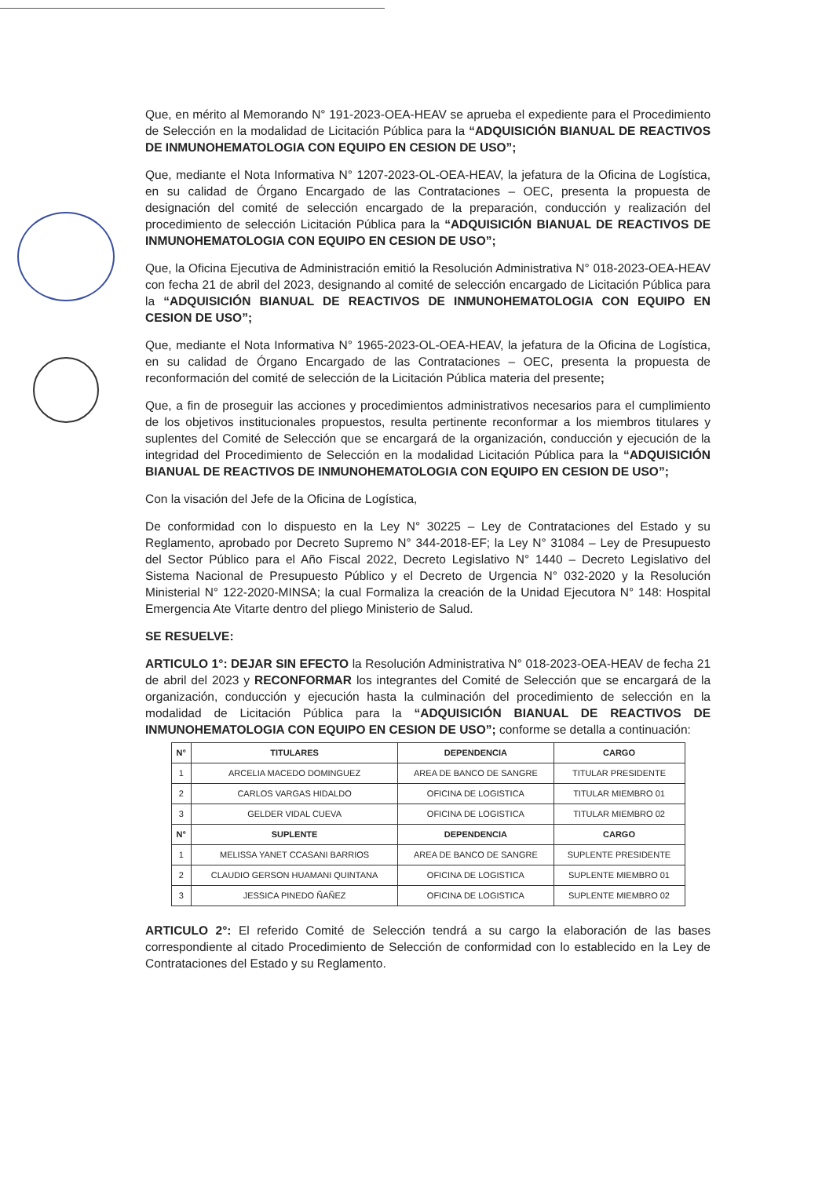Que, en mérito al Memorando N° 191-2023-OEA-HEAV se aprueba el expediente para el Procedimiento de Selección en la modalidad de Licitación Pública para la “ADQUISICIÓN BIANUAL DE REACTIVOS DE INMUNOHEMATOLOGIA CON EQUIPO EN CESION DE USO”;
Que, mediante el Nota Informativa N° 1207-2023-OL-OEA-HEAV, la jefatura de la Oficina de Logística, en su calidad de Órgano Encargado de las Contrataciones – OEC, presenta la propuesta de designación del comité de selección encargado de la preparación, conducción y realización del procedimiento de selección Licitación Pública para la “ADQUISICIÓN BIANUAL DE REACTIVOS DE INMUNOHEMATOLOGIA CON EQUIPO EN CESION DE USO”;
Que, la Oficina Ejecutiva de Administración emitió la Resolución Administrativa N° 018-2023-OEA-HEAV con fecha 21 de abril del 2023, designando al comité de selección encargado de Licitación Pública para la “ADQUISICIÓN BIANUAL DE REACTIVOS DE INMUNOHEMATOLOGIA CON EQUIPO EN CESION DE USO”;
Que, mediante el Nota Informativa N° 1965-2023-OL-OEA-HEAV, la jefatura de la Oficina de Logística, en su calidad de Órgano Encargado de las Contrataciones – OEC, presenta la propuesta de reconformación del comité de selección de la Licitación Pública materia del presente;
Que, a fin de proseguir las acciones y procedimientos administrativos necesarios para el cumplimiento de los objetivos institucionales propuestos, resulta pertinente reconformar a los miembros titulares y suplentes del Comité de Selección que se encargará de la organización, conducción y ejecución de la integridad del Procedimiento de Selección en la modalidad Licitación Pública para la “ADQUISICIÓN BIANUAL DE REACTIVOS DE INMUNOHEMATOLOGIA CON EQUIPO EN CESION DE USO”;
Con la visación del Jefe de la Oficina de Logística,
De conformidad con lo dispuesto en la Ley N° 30225 – Ley de Contrataciones del Estado y su Reglamento, aprobado por Decreto Supremo N° 344-2018-EF; la Ley N° 31084 – Ley de Presupuesto del Sector Público para el Año Fiscal 2022, Decreto Legislativo N° 1440 – Decreto Legislativo del Sistema Nacional de Presupuesto Público y el Decreto de Urgencia N° 032-2020 y la Resolución Ministerial N° 122-2020-MINSA; la cual Formaliza la creación de la Unidad Ejecutora N° 148: Hospital Emergencia Ate Vitarte dentro del pliego Ministerio de Salud.
SE RESUELVE:
ARTICULO 1°: DEJAR SIN EFECTO la Resolución Administrativa N° 018-2023-OEA-HEAV de fecha 21 de abril del 2023 y RECONFORMAR los integrantes del Comité de Selección que se encargará de la organización, conducción y ejecución hasta la culminación del procedimiento de selección en la modalidad de Licitación Pública para la “ADQUISICIÓN BIANUAL DE REACTIVOS DE INMUNOHEMATOLOGIA CON EQUIPO EN CESION DE USO”; conforme se detalla a continuación:
| N° | TITULARES | DEPENDENCIA | CARGO |
| --- | --- | --- | --- |
| 1 | ARCELIA MACEDO DOMINGUEZ | AREA DE BANCO DE SANGRE | TITULAR PRESIDENTE |
| 2 | CARLOS VARGAS HIDALDO | OFICINA DE LOGISTICA | TITULAR MIEMBRO 01 |
| 3 | GELDER VIDAL CUEVA | OFICINA DE LOGISTICA | TITULAR MIEMBRO 02 |
| N° | SUPLENTE | DEPENDENCIA | CARGO |
| 1 | MELISSA YANET CCASANI BARRIOS | AREA DE BANCO DE SANGRE | SUPLENTE PRESIDENTE |
| 2 | CLAUDIO GERSON HUAMANI QUINTANA | OFICINA DE LOGISTICA | SUPLENTE MIEMBRO 01 |
| 3 | JESSICA PINEDO ÑAÑEZ | OFICINA DE LOGISTICA | SUPLENTE MIEMBRO 02 |
ARTICULO 2°: El referido Comité de Selección tendrá a su cargo la elaboración de las bases correspondiente al citado Procedimiento de Selección de conformidad con lo establecido en la Ley de Contrataciones del Estado y su Reglamento.